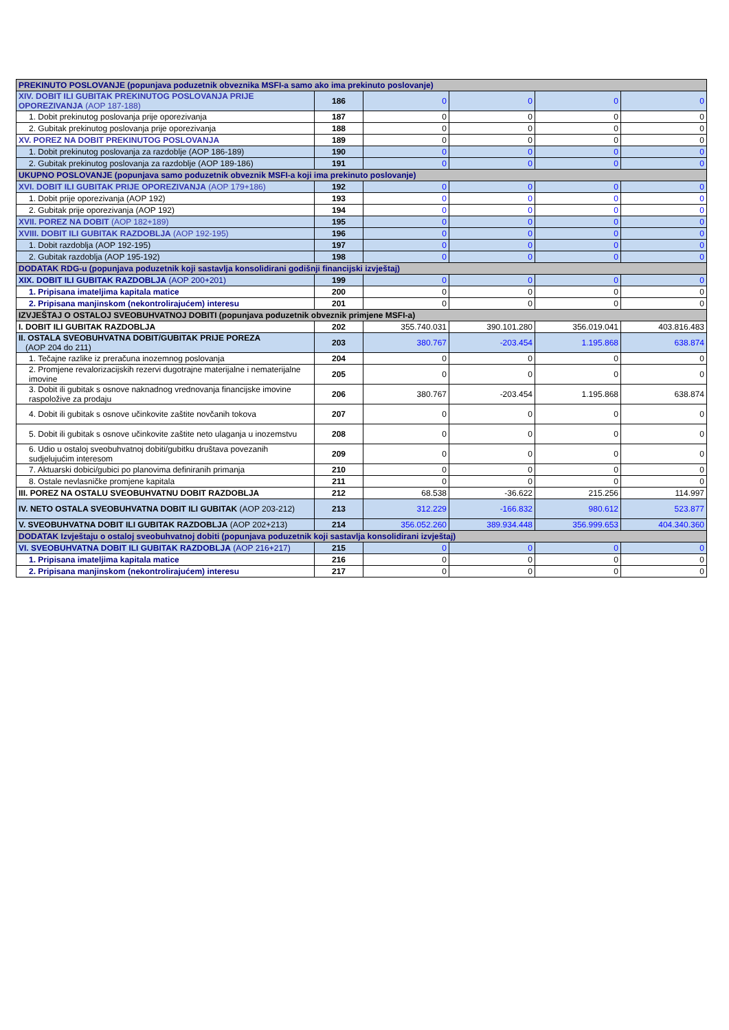| PREKINUTO POSLOVANJE (popunjava poduzetnik obveznika MSFI-a samo ako ima prekinuto poslovanje) | | | | | |
| XIV. DOBIT ILI GUBITAK PREKINUTOG POSLOVANJA PRIJE OPOREZIVANJA (AOP 187-188) | 186 | 0 | 0 | 0 | 0 |
| 1. Dobit prekinutog poslovanja prije oporezivanja | 187 | 0 | 0 | 0 | 0 |
| 2. Gubitak prekinutog poslovanja prije oporezivanja | 188 | 0 | 0 | 0 | 0 |
| XV. POREZ NA DOBIT PREKINUTOG POSLOVANJA | 189 | 0 | 0 | 0 | 0 |
| 1. Dobit prekinutog poslovanja za razdoblje (AOP 186-189) | 190 | 0 | 0 | 0 | 0 |
| 2. Gubitak prekinutog poslovanja za razdoblje (AOP 189-186) | 191 | 0 | 0 | 0 | 0 |
| UKUPNO POSLOVANJE (popunjava samo poduzetnik obveznik MSFI-a koji ima prekinuto poslovanje) | | | | | |
| XVI. DOBIT ILI GUBITAK PRIJE OPOREZIVANJA (AOP 179+186) | 192 | 0 | 0 | 0 | 0 |
| 1. Dobit prije oporezivanja (AOP 192) | 193 | 0 | 0 | 0 | 0 |
| 2. Gubitak prije oporezivanja (AOP 192) | 194 | 0 | 0 | 0 | 0 |
| XVII. POREZ NA DOBIT (AOP 182+189) | 195 | 0 | 0 | 0 | 0 |
| XVIII. DOBIT ILI GUBITAK RAZDOBLJA (AOP 192-195) | 196 | 0 | 0 | 0 | 0 |
| 1. Dobit razdoblja (AOP 192-195) | 197 | 0 | 0 | 0 | 0 |
| 2. Gubitak razdoblja (AOP 195-192) | 198 | 0 | 0 | 0 | 0 |
| DODATAK RDG-u (popunjava poduzetnik koji sastavlja konsolidirani godišnji financijski izvještaj) | | | | | |
| XIX. DOBIT ILI GUBITAK RAZDOBLJA (AOP 200+201) | 199 | 0 | 0 | 0 | 0 |
| 1. Pripisana imateljima kapitala matice | 200 | 0 | 0 | 0 | 0 |
| 2. Pripisana manjinskom (nekontrolirajućem) interesu | 201 | 0 | 0 | 0 | 0 |
| IZVJEŠTAJ O OSTALOJ SVEOBUHVATNOJ DOBITI (popunjava poduzetnik obveznik primjene MSFI-a) | | | | | |
| I. DOBIT ILI GUBITAK RAZDOBLJA | 202 | 355.740.031 | 390.101.280 | 356.019.041 | 403.816.483 |
| II. OSTALA SVEOBUHVATNA DOBIT/GUBITAK PRIJE POREZA (AOP 204 do 211) | 203 | 380.767 | -203.454 | 1.195.868 | 638.874 |
| 1. Tečajne razlike iz preračuna inozemnog poslovanja | 204 | 0 | 0 | 0 | 0 |
| 2. Promjene revalorizacijskih rezervi dugotrajne materijalne i nematerijalne imovine | 205 | 0 | 0 | 0 | 0 |
| 3. Dobit ili gubitak s osnove naknadnog vrednovanja financijske imovine raspoložive za prodaju | 206 | 380.767 | -203.454 | 1.195.868 | 638.874 |
| 4. Dobit ili gubitak s osnove učinkovite zaštite novčanih tokova | 207 | 0 | 0 | 0 | 0 |
| 5. Dobit ili gubitak s osnove učinkovite zaštite neto ulaganja u inozemstvu | 208 | 0 | 0 | 0 | 0 |
| 6. Udio u ostaloj sveobuhvatnoj dobiti/gubitku društava povezanih sudjelujućim interesom | 209 | 0 | 0 | 0 | 0 |
| 7. Aktuarski dobici/gubici po planovima definiranih primanja | 210 | 0 | 0 | 0 | 0 |
| 8. Ostale nevlasničke promjene kapitala | 211 | 0 | 0 | 0 | 0 |
| III. POREZ NA OSTALU SVEOBUHVATNU DOBIT RAZDOBLJA | 212 | 68.538 | -36.622 | 215.256 | 114.997 |
| IV. NETO OSTALA SVEOBUHVATNA DOBIT ILI GUBITAK (AOP 203-212) | 213 | 312.229 | -166.832 | 980.612 | 523.877 |
| V. SVEOBUHVATNA DOBIT ILI GUBITAK RAZDOBLJA (AOP 202+213) | 214 | 356.052.260 | 389.934.448 | 356.999.653 | 404.340.360 |
| DODATAK Izvještaju o ostaloj sveobuhvatnoj dobiti (popunjava poduzetnik koji sastavlja konsolidirani izvještaj) | | | | | |
| VI. SVEOBUHVATNA DOBIT ILI GUBITAK RAZDOBLJA (AOP 216+217) | 215 | 0 | 0 | 0 | 0 |
| 1. Pripisana imateljima kapitala matice | 216 | 0 | 0 | 0 | 0 |
| 2. Pripisana manjinskom (nekontrolirajućem) interesu | 217 | 0 | 0 | 0 | 0 |